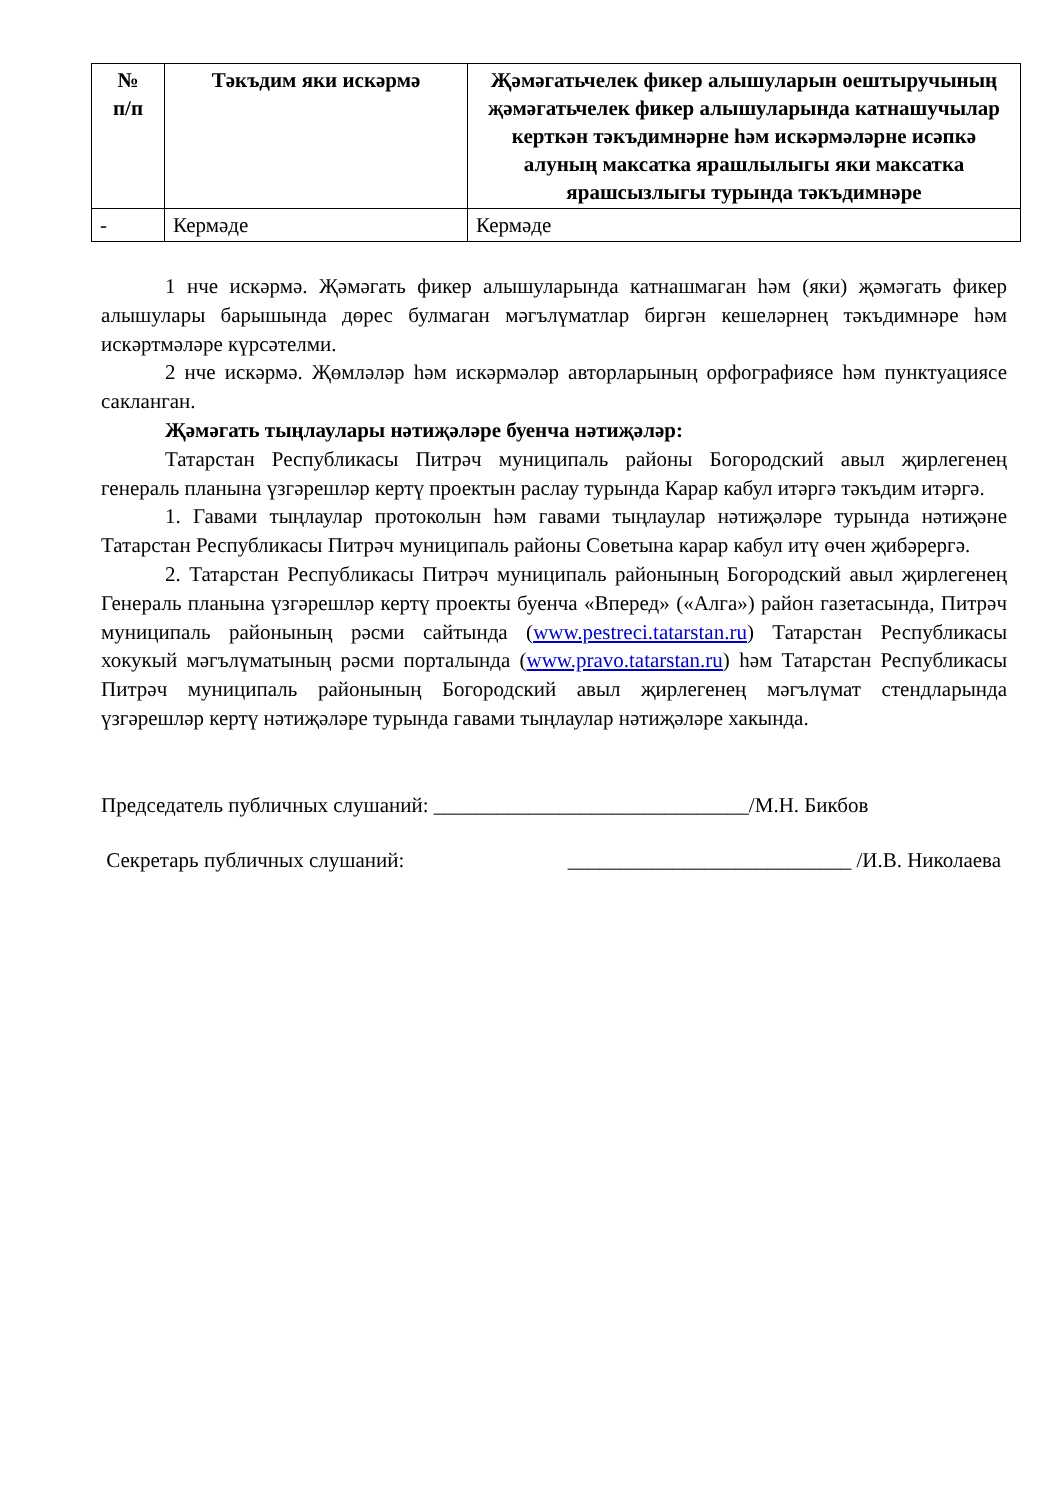| № п/п | Тәкъдим яки искәрмә | Җәмәгатьчелек фикер алышуларын оештыручының җәмәгатьчелек фикер алышуларында катнашучылар керткән тәкъдимнәрне һәм искәрмәләрне исәпкә алуның максатка ярашлылыгы яки максатка ярашсызлыгы турында тәкъдимнәре |
| --- | --- | --- |
| - | Кермәде | Кермәде |
1 нче искәрмә. Җәмәгать фикер алышуларында катнашмаган һәм (яки) җәмәгать фикер алышулары барышында дөрес булмаган мәгълүматлар биргән кешеләрнең тәкъдимнәре һәм искәртмәләре күрсәтелми.
2 нче искәрмә. Җөмләләр һәм искәрмәләр авторларының орфографиясе һәм пунктуациясе сакланган.
Җәмәгать тыңлаулары нәтиҗәләре буенча нәтиҗәләр:
Татарстан Республикасы Питрәч муниципаль районы Богородский авыл җирлегенең генераль планына үзгәрешләр кертү проектын раслау турында Карар кабул итәргә тәкъдим итәргә.
1. Гавами тыңлаулар протоколын һәм гавами тыңлаулар нәтиҗәләре турында нәтиҗәне Татарстан Республикасы Питрәч муниципаль районы Советына карар кабул итү өчен җибәрергә.
2. Татарстан Республикасы Питрәч муниципаль районының Богородский авыл җирлегенең Генераль планына үзгәрешләр кертү проекты буенча «Вперед» («Алга») район газетасында, Питрәч муниципаль районының рәсми сайтында (www.pestreci.tatarstan.ru) Татарстан Республикасы хокукый мәгълүматының рәсми порталында (www.pravo.tatarstan.ru) һәм Татарстан Республикасы Питрәч муниципаль районының Богородский авыл җирлегенең мәгълүмат стендларында үзгәрешләр кертү нәтиҗәләре турында гавами тыңлаулар нәтиҗәләре хакында.
Председатель публичных слушаний: ______________________________/М.Н. Бикбов
Секретарь публичных слушаний: ___________________________ /И.В. Николаева